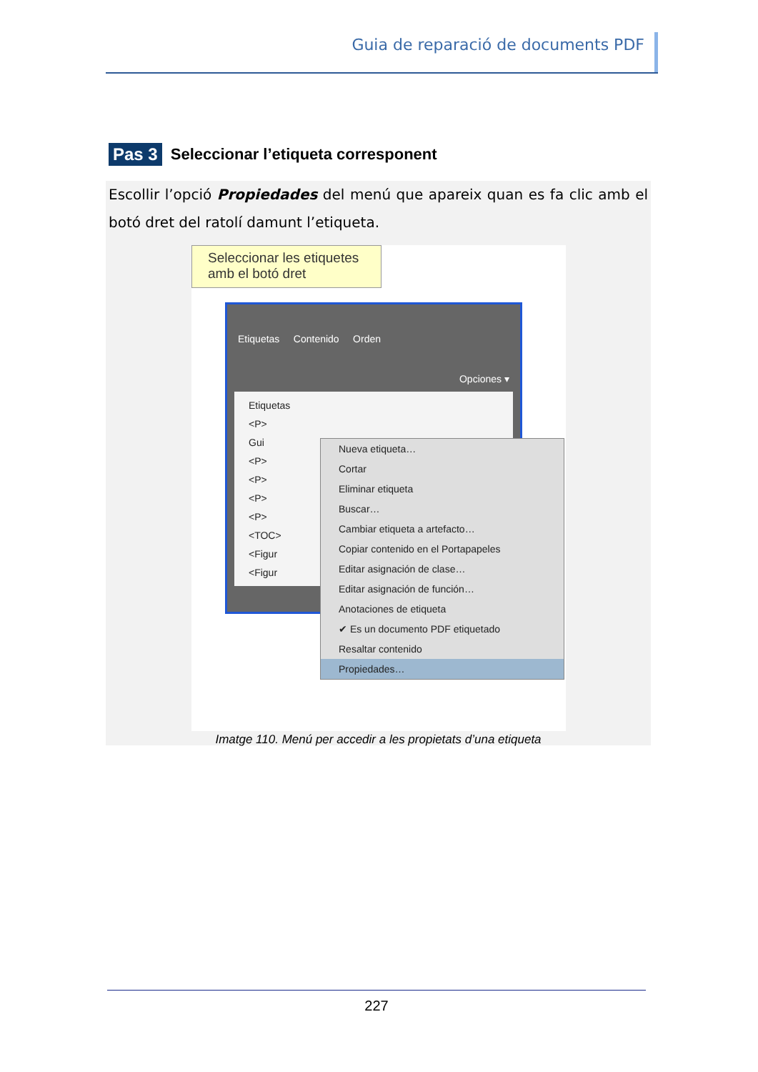Guia de reparació de documents PDF
Pas 3
Seleccionar l’etiqueta corresponent
Escollir l’opció Propiedades del menú que apareix quan es fa clic amb el botó dret del ratolí damunt l’etiqueta.
Seleccionar les etiquetes amb el botó dret
Etiquetas Contenido Orden
Opciones ▾
Etiquetas
<P>
Gui
<P>
<P>
<P>
<P>
<TOC>
<Figur
<Figur
Nueva etiqueta…
Cortar
Eliminar etiqueta
Buscar…
Cambiar etiqueta a artefacto…
Copiar contenido en el Portapapeles
Editar asignación de clase…
Editar asignación de función…
Anotaciones de etiqueta
✔ Es un documento PDF etiquetado
Resaltar contenido
Propiedades…
Imatge 110. Menú per accedir a les propietats d’una etiqueta
227